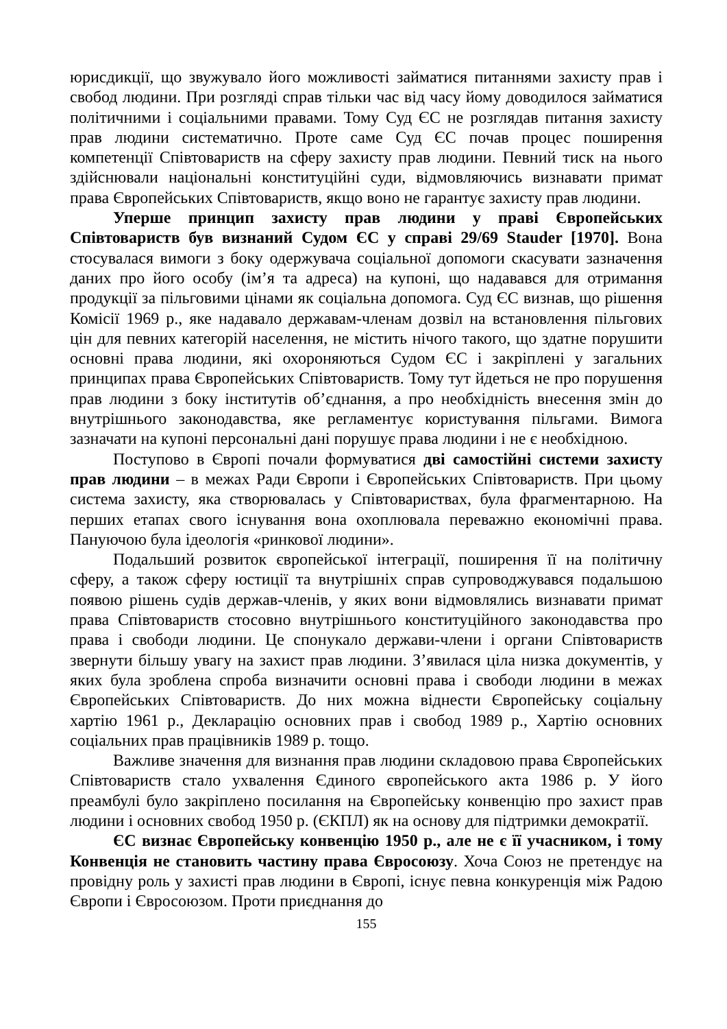юрисдикції, що звужувало його можливості займатися питаннями захисту прав і свобод людини. При розгляді справ тільки час від часу йому доводилося займатися політичними і соціальними правами. Тому Суд ЄС не розглядав питання захисту прав людини систематично. Проте саме Суд ЄС почав процес поширення компетенції Співтовариств на сферу захисту прав людини. Певний тиск на нього здійснювали національні конституційні суди, відмовляючись визнавати примат права Європейських Співтовариств, якщо воно не гарантує захисту прав людини.
Уперше принцип захисту прав людини у праві Європейських Співтовариств був визнаний Судом ЄС у справі 29/69 Stauder [1970]. Вона стосувалася вимоги з боку одержувача соціальної допомоги скасувати зазначення даних про його особу (ім’я та адреса) на купоні, що надавався для отримання продукції за пільговими цінами як соціальна допомога. Суд ЄС визнав, що рішення Комісії 1969 р., яке надавало державам-членам дозвіл на встановлення пільгових цін для певних категорій населення, не містить нічого такого, що здатне порушити основні права людини, які охороняються Судом ЄС і закріплені у загальних принципах права Європейських Співтовариств. Тому тут йдеться не про порушення прав людини з боку інститутів об’єднання, а про необхідність внесення змін до внутрішнього законодавства, яке регламентує користування пільгами. Вимога зазначати на купоні персональні дані порушує права людини і не є необхідною.
Поступово в Європі почали формуватися дві самостійні системи захисту прав людини – в межах Ради Європи і Європейських Співтовариств. При цьому система захисту, яка створювалась у Співтовариствах, була фрагментарною. На перших етапах свого існування вона охоплювала переважно економічні права. Пануючою була ідеологія «ринкової людини».
Подальший розвиток європейської інтеграції, поширення її на політичну сферу, а також сферу юстиції та внутрішніх справ супроводжувався подальшою появою рішень судів держав-членів, у яких вони відмовлялись визнавати примат права Співтовариств стосовно внутрішнього конституційного законодавства про права і свободи людини. Це спонукало держави-члени і органи Співтовариств звернути більшу увагу на захист прав людини. З’явилася ціла низка документів, у яких була зроблена спроба визначити основні права і свободи людини в межах Європейських Співтовариств. До них можна віднести Європейську соціальну хартію 1961 р., Декларацію основних прав і свобод 1989 р., Хартію основних соціальних прав працівників 1989 р. тощо.
Важливе значення для визнання прав людини складовою права Європейських Співтовариств стало ухвалення Єдиного європейського акта 1986 р. У його преамбулі було закріплено посилання на Європейську конвенцію про захист прав людини і основних свобод 1950 р. (ЄКПЛ) як на основу для підтримки демократії.
ЄС визнає Європейську конвенцію 1950 р., але не є її учасником, і тому Конвенція не становить частину права Євросоюзу. Хоча Союз не претендує на провідну роль у захисті прав людини в Європі, існує певна конкуренція між Радою Європи і Євросоюзом. Проти приєднання до
155